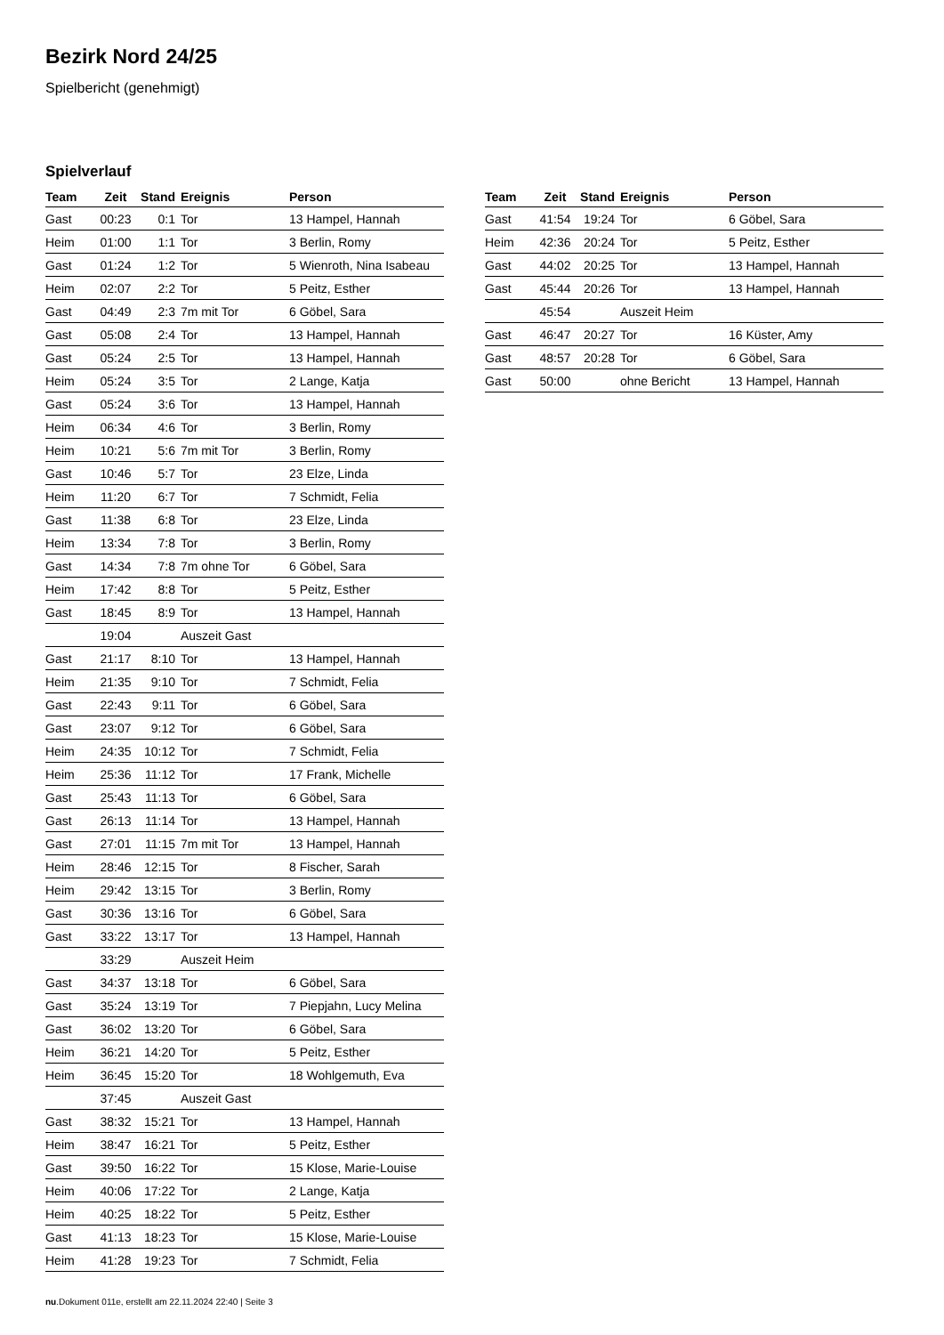Bezirk Nord 24/25
Spielbericht (genehmigt)
Spielverlauf
| Team | Zeit | Stand | Ereignis | Person |
| --- | --- | --- | --- | --- |
| Gast | 00:23 | 0:1 | Tor | 13 Hampel, Hannah |
| Heim | 01:00 | 1:1 | Tor | 3 Berlin, Romy |
| Gast | 01:24 | 1:2 | Tor | 5 Wienroth, Nina Isabeau |
| Heim | 02:07 | 2:2 | Tor | 5 Peitz, Esther |
| Gast | 04:49 | 2:3 | 7m mit Tor | 6 Göbel, Sara |
| Gast | 05:08 | 2:4 | Tor | 13 Hampel, Hannah |
| Gast | 05:24 | 2:5 | Tor | 13 Hampel, Hannah |
| Heim | 05:24 | 3:5 | Tor | 2 Lange, Katja |
| Gast | 05:24 | 3:6 | Tor | 13 Hampel, Hannah |
| Heim | 06:34 | 4:6 | Tor | 3 Berlin, Romy |
| Heim | 10:21 | 5:6 | 7m mit Tor | 3 Berlin, Romy |
| Gast | 10:46 | 5:7 | Tor | 23 Elze, Linda |
| Heim | 11:20 | 6:7 | Tor | 7 Schmidt, Felia |
| Gast | 11:38 | 6:8 | Tor | 23 Elze, Linda |
| Heim | 13:34 | 7:8 | Tor | 3 Berlin, Romy |
| Gast | 14:34 | 7:8 | 7m ohne Tor | 6 Göbel, Sara |
| Heim | 17:42 | 8:8 | Tor | 5 Peitz, Esther |
| Gast | 18:45 | 8:9 | Tor | 13 Hampel, Hannah |
| | 19:04 | | Auszeit Gast | |
| Gast | 21:17 | 8:10 | Tor | 13 Hampel, Hannah |
| Heim | 21:35 | 9:10 | Tor | 7 Schmidt, Felia |
| Gast | 22:43 | 9:11 | Tor | 6 Göbel, Sara |
| Gast | 23:07 | 9:12 | Tor | 6 Göbel, Sara |
| Heim | 24:35 | 10:12 | Tor | 7 Schmidt, Felia |
| Heim | 25:36 | 11:12 | Tor | 17 Frank, Michelle |
| Gast | 25:43 | 11:13 | Tor | 6 Göbel, Sara |
| Gast | 26:13 | 11:14 | Tor | 13 Hampel, Hannah |
| Gast | 27:01 | 11:15 | 7m mit Tor | 13 Hampel, Hannah |
| Heim | 28:46 | 12:15 | Tor | 8 Fischer, Sarah |
| Heim | 29:42 | 13:15 | Tor | 3 Berlin, Romy |
| Gast | 30:36 | 13:16 | Tor | 6 Göbel, Sara |
| Gast | 33:22 | 13:17 | Tor | 13 Hampel, Hannah |
| | 33:29 | | Auszeit Heim | |
| Gast | 34:37 | 13:18 | Tor | 6 Göbel, Sara |
| Gast | 35:24 | 13:19 | Tor | 7 Piepjahn, Lucy Melina |
| Gast | 36:02 | 13:20 | Tor | 6 Göbel, Sara |
| Heim | 36:21 | 14:20 | Tor | 5 Peitz, Esther |
| Heim | 36:45 | 15:20 | Tor | 18 Wohlgemuth, Eva |
| | 37:45 | | Auszeit Gast | |
| Gast | 38:32 | 15:21 | Tor | 13 Hampel, Hannah |
| Heim | 38:47 | 16:21 | Tor | 5 Peitz, Esther |
| Gast | 39:50 | 16:22 | Tor | 15 Klose, Marie-Louise |
| Heim | 40:06 | 17:22 | Tor | 2 Lange, Katja |
| Heim | 40:25 | 18:22 | Tor | 5 Peitz, Esther |
| Gast | 41:13 | 18:23 | Tor | 15 Klose, Marie-Louise |
| Heim | 41:28 | 19:23 | Tor | 7 Schmidt, Felia |
| Team | Zeit | Stand | Ereignis | Person |
| --- | --- | --- | --- | --- |
| Gast | 41:54 | 19:24 | Tor | 6 Göbel, Sara |
| Heim | 42:36 | 20:24 | Tor | 5 Peitz, Esther |
| Gast | 44:02 | 20:25 | Tor | 13 Hampel, Hannah |
| Gast | 45:44 | 20:26 | Tor | 13 Hampel, Hannah |
| | 45:54 | | Auszeit Heim | |
| Gast | 46:47 | 20:27 | Tor | 16 Küster, Amy |
| Gast | 48:57 | 20:28 | Tor | 6 Göbel, Sara |
| Gast | 50:00 | | ohne Bericht | 13 Hampel, Hannah |
nu.Dokument 011e, erstellt am 22.11.2024 22:40 | Seite 3